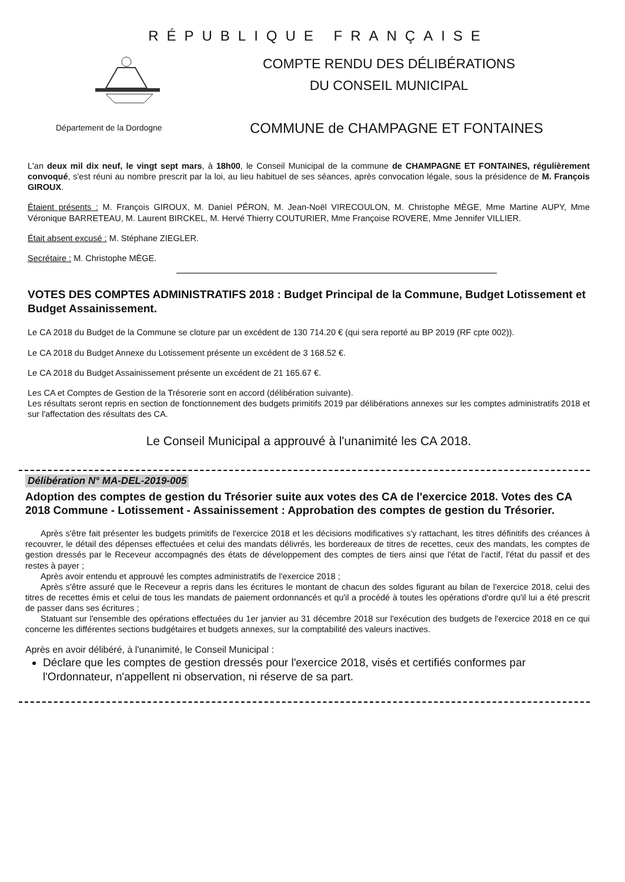RÉPUBLIQUE FRANÇAISE
COMPTE RENDU DES DÉLIBÉRATIONS
DU CONSEIL MUNICIPAL
Département de la Dordogne
COMMUNE de CHAMPAGNE ET FONTAINES
L'an deux mil dix neuf, le vingt sept mars, à 18h00, le Conseil Municipal de la commune de CHAMPAGNE ET FONTAINES, régulièrement convoqué, s'est réuni au nombre prescrit par la loi, au lieu habituel de ses séances, après convocation légale, sous la présidence de M. François GIROUX.
Étaient présents : M. François GIROUX, M. Daniel PÉRON, M. Jean-Noël VIRECOULON, M. Christophe MÈGE, Mme Martine AUPY, Mme Véronique BARRETEAU, M. Laurent BIRCKEL, M. Hervé Thierry COUTURIER, Mme Françoise ROVERE, Mme Jennifer VILLIER.
Était absent excusé : M. Stéphane ZIEGLER.
Secrétaire : M. Christophe MÈGE.
VOTES DES COMPTES ADMINISTRATIFS 2018 : Budget Principal de la Commune, Budget Lotissement et Budget Assainissement.
Le CA 2018 du Budget de la Commune se cloture par un excédent de 130 714.20 € (qui sera reporté au BP 2019 (RF cpte 002)).
Le CA 2018 du Budget Annexe du Lotissement présente un excédent de 3 168.52 €.
Le CA 2018 du Budget Assainissement présente un excédent de 21 165.67 €.
Les CA et Comptes de Gestion de la Trésorerie sont en accord (délibération suivante).
Les résultats seront repris en section de fonctionnement des budgets primitifs 2019 par délibérations annexes sur les comptes administratifs 2018 et sur l'affectation des résultats des CA.
Le Conseil Municipal a approuvé à l'unanimité les CA 2018.
Délibération N° MA-DEL-2019-005
Adoption des comptes de gestion du Trésorier suite aux votes des CA de l'exercice 2018. Votes des CA 2018 Commune - Lotissement - Assainissement : Approbation des comptes de gestion du Trésorier.
Après s'être fait présenter les budgets primitifs de l'exercice 2018 et les décisions modificatives s'y rattachant, les titres définitifs des créances à recouvrer, le détail des dépenses effectuées et celui des mandats délivrés, les bordereaux de titres de recettes, ceux des mandats, les comptes de gestion dressés par le Receveur accompagnés des états de développement des comptes de tiers ainsi que l'état de l'actif, l'état du passif et des restes à payer ;
Après avoir entendu et approuvé les comptes administratifs de l'exercice 2018 ;
Après s'être assuré que le Receveur a repris dans les écritures le montant de chacun des soldes figurant au bilan de l'exercice 2018, celui des titres de recettes émis et celui de tous les mandats de paiement ordonnancés et qu'il a procédé à toutes les opérations d'ordre qu'il lui a été prescrit de passer dans ses écritures ;
Statuant sur l'ensemble des opérations effectuées du 1er janvier au 31 décembre 2018 sur l'exécution des budgets de l'exercice 2018 en ce qui concerne les différentes sections budgétaires et budgets annexes, sur la comptabilité des valeurs inactives.
Après en avoir délibéré, à l'unanimité, le Conseil Municipal :
Déclare que les comptes de gestion dressés pour l'exercice 2018, visés et certifiés conformes par l'Ordonnateur, n'appellent ni observation, ni réserve de sa part.